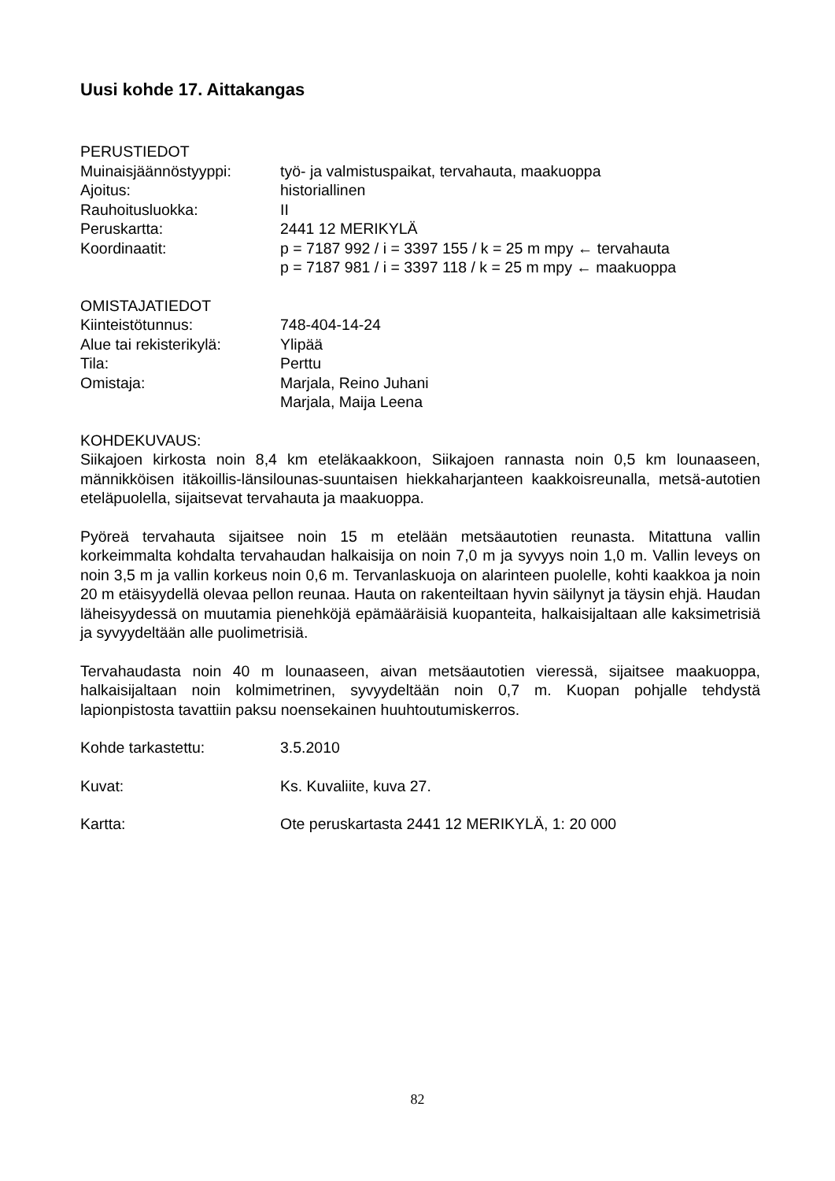Uusi kohde 17. Aittakangas
PERUSTIEDOT
Muinaisjäännöstyyppi: työ- ja valmistuspaikat, tervahauta, maakuoppa
Ajoitus: historiallinen
Rauhoitusluokka: II
Peruskartta: 2441 12 MERIKYLÄ
Koordinaatit: p = 7187 992 / i = 3397 155 / k = 25 m mpy ← tervahauta
p = 7187 981 / i = 3397 118 / k = 25 m mpy ← maakuoppa
OMISTAJATIEDOT
Kiinteistötunnus: 748-404-14-24
Alue tai rekisterikylä:
Ylipää
Tila: Perttu
Omistaja: Marjala, Reino Juhani
Marjala, Maija Leena
KOHDEKUVAUS:
Siikajoen kirkosta noin 8,4 km eteläkaakkoon, Siikajoen rannasta noin 0,5 km lounaaseen, männikköisen itäkoillis-länsilounas-suuntaisen hiekkaharjanteen kaakkoisreunalla, metsä-autotien eteläpuolella, sijaitsevat tervahauta ja maakuoppa.
Pyöreä tervahauta sijaitsee noin 15 m etelään metsäautotien reunasta. Mitattuna vallin korkeimmalta kohdalta tervahaudan halkaisija on noin 7,0 m ja syvyys noin 1,0 m. Vallin leveys on noin 3,5 m ja vallin korkeus noin 0,6 m. Tervanlaskuoja on alarinteen puolelle, kohti kaakkoa ja noin 20 m etäisyydellä olevaa pellon reunaa. Hauta on rakenteiltaan hyvin säilynyt ja täysin ehjä. Haudan läheisyydessä on muutamia pienehköjä epämääräisiä kuopanteita, halkaisijaltaan alle kaksimetrisiä ja syvyydeltään alle puolimetrisiä.
Tervahaudasta noin 40 m lounaaseen, aivan metsäautotien vieressä, sijaitsee maakuoppa, halkaisijaltaan noin kolmimetrinen, syvyydeltään noin 0,7 m. Kuopan pohjalle tehdystä lapionpistosta tavattiin paksu noensekainen huuhtoutumiskerros.
Kohde tarkastettu: 3.5.2010
Kuvat: Ks. Kuvaliite, kuva 27.
Kartta: Ote peruskartasta 2441 12 MERIKYLÄ, 1: 20 000
82